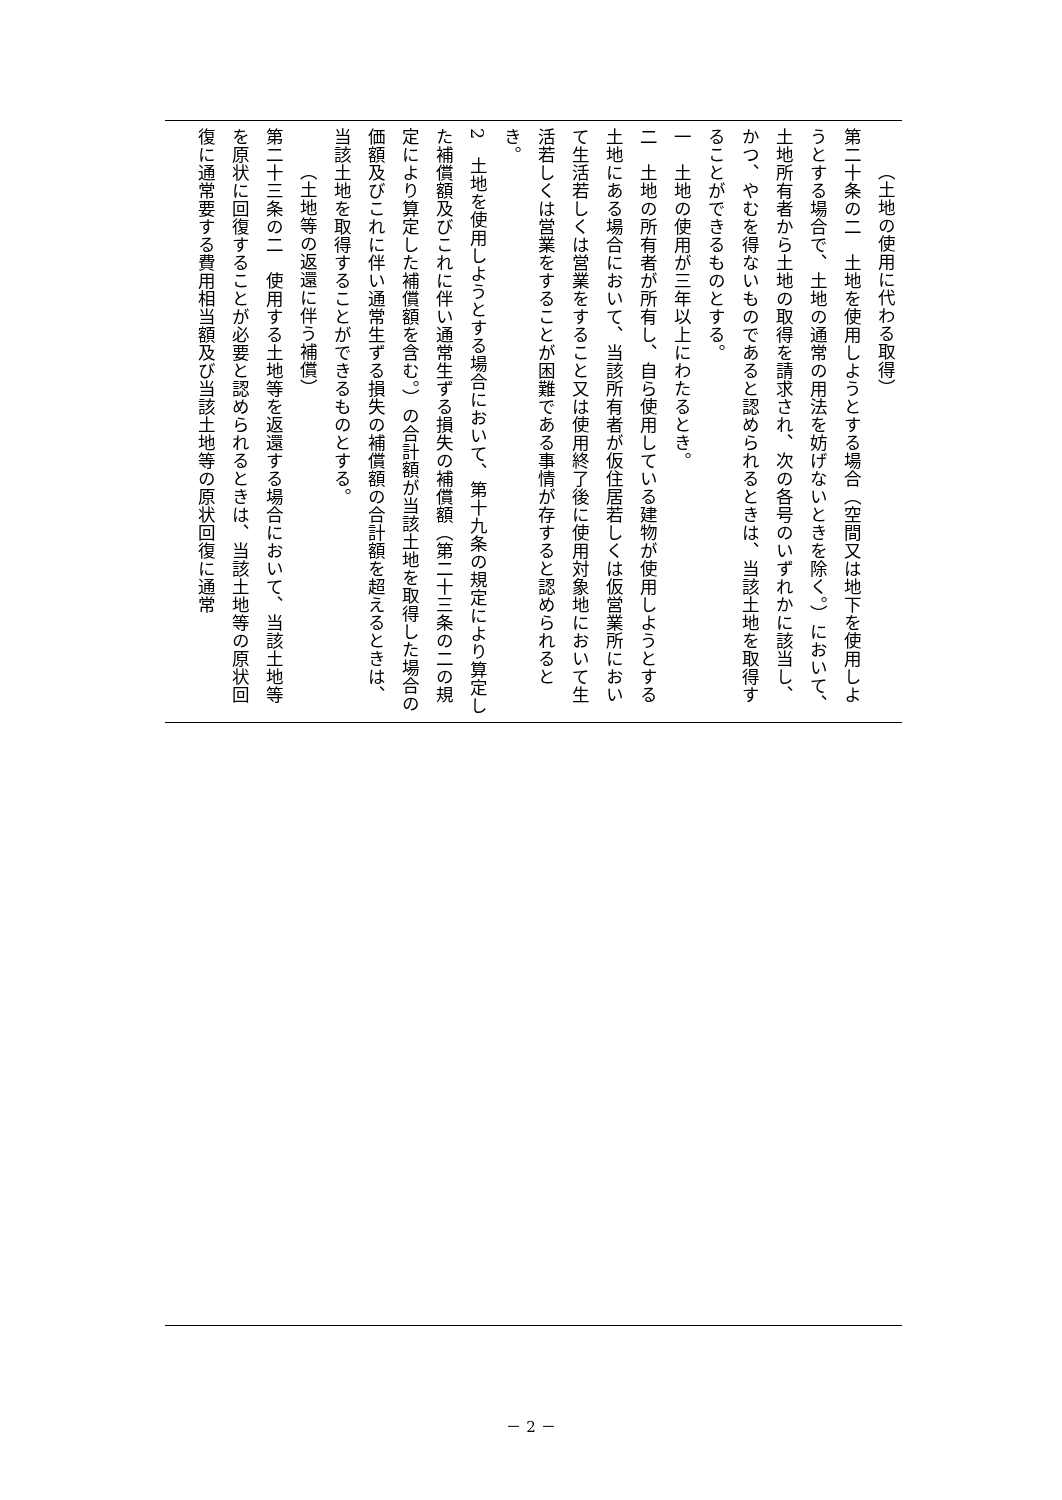（土地の使用に代わる取得）
第二十条の二　土地を使用しようとする場合（空間又は地下を使用しようとする場合で、土地の通常の用法を妨げないときを除く。）において、土地所有者から土地の取得を請求され、次の各号のいずれかに該当し、かつ、やむを得ないものであると認められるときは、当該土地を取得することができるものとする。
一　土地の使用が三年以上にわたるとき。
二　土地の所有者が所有し、自ら使用している建物が使用しようとする土地にある場合において、当該所有者が仮住居若しくは仮営業所において生活若しくは営業をすること又は使用終了後に使用対象地において生活若しくは営業をすることが困難である事情が存すると認められるとき。
2　土地を使用しようとする場合において、第十九条の規定により算定した補償額及びこれに伴い通常生ずる損失の補償額（第二十三条の二の規定により算定した補償額を含む。）の合計額が当該土地を取得した場合の価額及びこれに伴い通常生ずる損失の補償額の合計額を超えるときは、当該土地を取得することができるものとする。
（土地等の返還に伴う補償）
第二十三条の二　使用する土地等を返還する場合において、当該土地等を原状に回復することが必要と認められるときは、当該土地等の原状回復に通常要する費用相当額及び当該土地等の原状回復に通常
－ 2 －